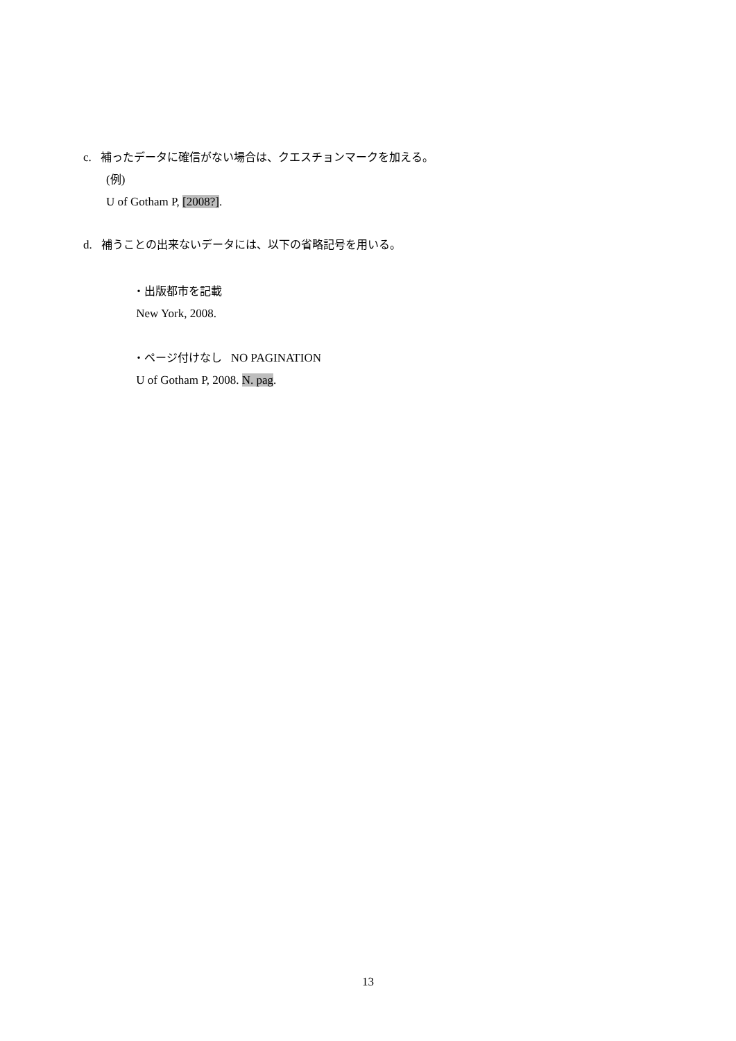c. 補ったデータに確信がない場合は、クエスチョンマークを加える。
(例)
U of Gotham P, [2008?].
d. 補うことの出来ないデータには、以下の省略記号を用いる。
・出版都市を記載
New York, 2008.
・ページ付けなし NO PAGINATION
U of Gotham P, 2008. N. pag.
13